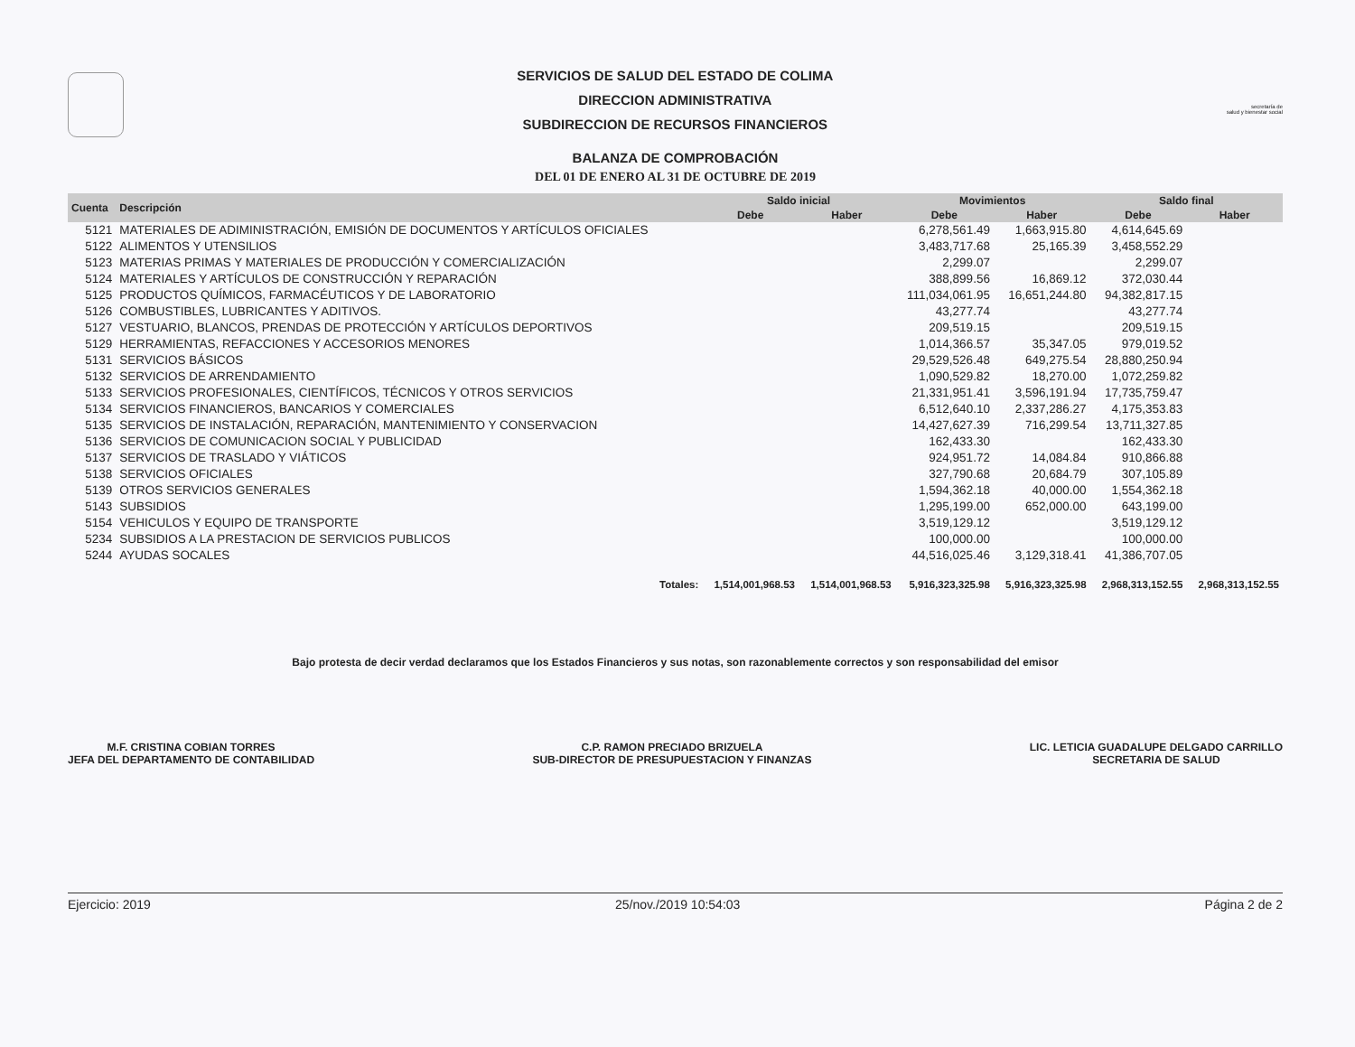secretaría de
salud y bienestar social
SERVICIOS DE SALUD DEL ESTADO DE COLIMA
DIRECCION ADMINISTRATIVA
SUBDIRECCION DE RECURSOS FINANCIEROS
BALANZA DE COMPROBACIÓN
DEL 01 DE ENERO AL 31 DE OCTUBRE DE 2019
| Cuenta | Descripción | Saldo inicial | | Movimientos | | Saldo final | |
| --- | --- | --- | --- | --- | --- | --- | --- |
| | | Debe | Haber | Debe | Haber | Debe | Haber |
| 5121 | MATERIALES DE ADIMINISTRACIÓN, EMISIÓN DE DOCUMENTOS Y ARTÍCULOS OFICIALES | | | 6,278,561.49 | 1,663,915.80 | 4,614,645.69 | |
| 5122 | ALIMENTOS Y UTENSILIOS | | | 3,483,717.68 | 25,165.39 | 3,458,552.29 | |
| 5123 | MATERIAS PRIMAS Y MATERIALES DE PRODUCCIÓN Y COMERCIALIZACIÓN | | | 2,299.07 | | 2,299.07 | |
| 5124 | MATERIALES Y ARTÍCULOS DE CONSTRUCCIÓN Y REPARACIÓN | | | 388,899.56 | 16,869.12 | 372,030.44 | |
| 5125 | PRODUCTOS QUÍMICOS, FARMACÉUTICOS Y DE LABORATORIO | | | 111,034,061.95 | 16,651,244.80 | 94,382,817.15 | |
| 5126 | COMBUSTIBLES, LUBRICANTES Y ADITIVOS. | | | 43,277.74 | | 43,277.74 | |
| 5127 | VESTUARIO, BLANCOS, PRENDAS DE PROTECCIÓN Y ARTÍCULOS DEPORTIVOS | | | 209,519.15 | | 209,519.15 | |
| 5129 | HERRAMIENTAS, REFACCIONES Y ACCESORIOS MENORES | | | 1,014,366.57 | 35,347.05 | 979,019.52 | |
| 5131 | SERVICIOS BÁSICOS | | | 29,529,526.48 | 649,275.54 | 28,880,250.94 | |
| 5132 | SERVICIOS DE ARRENDAMIENTO | | | 1,090,529.82 | 18,270.00 | 1,072,259.82 | |
| 5133 | SERVICIOS PROFESIONALES, CIENTÍFICOS, TÉCNICOS Y OTROS SERVICIOS | | | 21,331,951.41 | 3,596,191.94 | 17,735,759.47 | |
| 5134 | SERVICIOS FINANCIEROS, BANCARIOS Y COMERCIALES | | | 6,512,640.10 | 2,337,286.27 | 4,175,353.83 | |
| 5135 | SERVICIOS DE INSTALACIÓN, REPARACIÓN, MANTENIMIENTO Y CONSERVACION | | | 14,427,627.39 | 716,299.54 | 13,711,327.85 | |
| 5136 | SERVICIOS DE COMUNICACION SOCIAL Y PUBLICIDAD | | | 162,433.30 | | 162,433.30 | |
| 5137 | SERVICIOS DE TRASLADO Y VIÁTICOS | | | 924,951.72 | 14,084.84 | 910,866.88 | |
| 5138 | SERVICIOS OFICIALES | | | 327,790.68 | 20,684.79 | 307,105.89 | |
| 5139 | OTROS SERVICIOS GENERALES | | | 1,594,362.18 | 40,000.00 | 1,554,362.18 | |
| 5143 | SUBSIDIOS | | | 1,295,199.00 | 652,000.00 | 643,199.00 | |
| 5154 | VEHICULOS Y EQUIPO DE TRANSPORTE | | | 3,519,129.12 | | 3,519,129.12 | |
| 5234 | SUBSIDIOS A LA PRESTACION DE SERVICIOS PUBLICOS | | | 100,000.00 | | 100,000.00 | |
| 5244 | AYUDAS SOCALES | | | 44,516,025.46 | 3,129,318.41 | 41,386,707.05 | |
| | Totales: | 1,514,001,968.53 | 1,514,001,968.53 | 5,916,323,325.98 | 5,916,323,325.98 | 2,968,313,152.55 | 2,968,313,152.55 |
Bajo protesta de decir verdad declaramos que los Estados Financieros y sus notas, son razonablemente correctos y son responsabilidad del emisor
M.F. CRISTINA COBIAN TORRES
JEFA DEL DEPARTAMENTO DE CONTABILIDAD
C.P. RAMON PRECIADO BRIZUELA
SUB-DIRECTOR DE PRESUPUESTACION Y FINANZAS
LIC. LETICIA GUADALUPE DELGADO CARRILLO
SECRETARIA DE SALUD
Ejercicio: 2019 25/nov./2019 10:54:03 Página 2 de 2